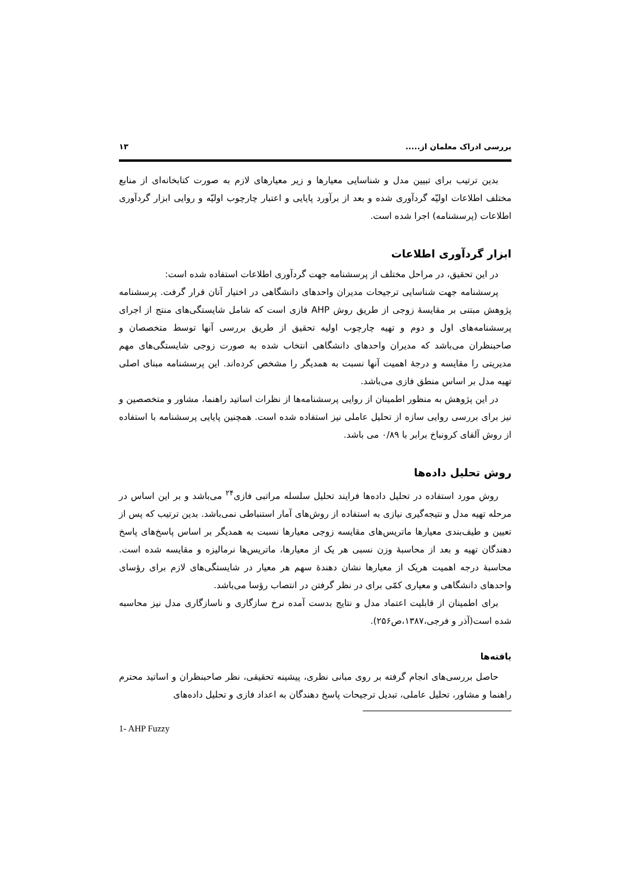بررسی ادراک معلمان از..... ۱۳
بدین ترتیب برای تبیین مدل و شناسایی معیارها و زیر معیارهای لازم به صورت کتابخانه‌ای از منابع مختلف اطلاعات اولیّه گردآوری شده و بعد از برآورد پایایی و اعتبار چارچوب اولیّه و روایی ابزار گردآوری اطلاعات (پرسشنامه) اجرا شده است.
ابزار گردآوری اطلاعات
در این تحقیق، در مراحل مختلف از پرسشنامه جهت گردآوری اطلاعات استفاده شده است:
پرسشنامه جهت شناسایی ترجیحات مدیران واحدهای دانشگاهی در اختیار آنان قرار گرفت. پرسشنامه پژوهش مبتنی بر مقایسهٔ زوجی از طریق روش AHP فازی است که شامل شایستگی‌های منتج از اجرای پرسشنامه‌های اول و دوم و تهیه چارچوب اولیه تحقیق از طریق بررسی آنها توسط متخصصان و صاحبنظران می‌باشد که مدیران واحدهای دانشگاهی انتخاب شده به صورت زوجی شایستگی‌های مهم مدیریتی را مقایسه و درجهٔ اهمیت آنها نسبت به همدیگر را مشخص کرده‌اند. این پرسشنامه مبنای اصلی تهیه مدل بر اساس منطق فازی می‌باشد.
در این پژوهش به منظور اطمینان از روایی پرسشنامه‌ها از نظرات اساتید راهنما، مشاور و متخصصین و نیز برای بررسی روایی سازه از تحلیل عاملی نیز استفاده شده است. همچنین پایایی پرسشنامه با استفاده از روش آلفای کرونباخ برابر با ۰/۸۹ می باشد.
روش تحلیل داده‌ها
روش مورد استفاده در تحلیل داده‌ها فرایند تحلیل سلسله مراتبی فازی<sup>۲۴</sup> می‌باشد و بر این اساس در مرحله تهیه مدل و نتیجه‌گیری نیازی به استفاده از روش‌های آمار استنباطی نمی‌باشد. بدین ترتیب که پس از تعیین و طیف‌بندی معیارها ماتریس‌های مقایسه زوجی معیارها نسبت به همدیگر بر اساس پاسخ‌های پاسخ دهندگان تهیه و بعد از محاسبهٔ وزن نسبی هر یک از معیارها، ماتریس‌ها نرمالیزه و مقایسه شده است. محاسبهٔ درجه اهمیت هریک از معیارها نشان دهندهٔ سهم هر معیار در شایستگی‌های لازم برای رؤسای واحدهای دانشگاهی و معیاری کمّی برای در نظر گرفتن در انتصاب رؤسا می‌باشد.
برای اطمینان از قابلیت اعتماد مدل و نتایج بدست آمده نرخ سازگاری و ناسازگاری مدل نیز محاسبه شده است(آذر و فرجی،۱۳۸۷،ص۲۵۶).
یافته‌ها
حاصل بررسی‌های انجام گرفته بر روی مبانی نظری، پیشینه تحقیقی، نظر صاحبنظران و اساتید محترم راهنما و مشاور، تحلیل عاملی، تبدیل ترجیحات پاسخ دهندگان به اعداد فازی و تحلیل داده‌های
1- AHP Fuzzy